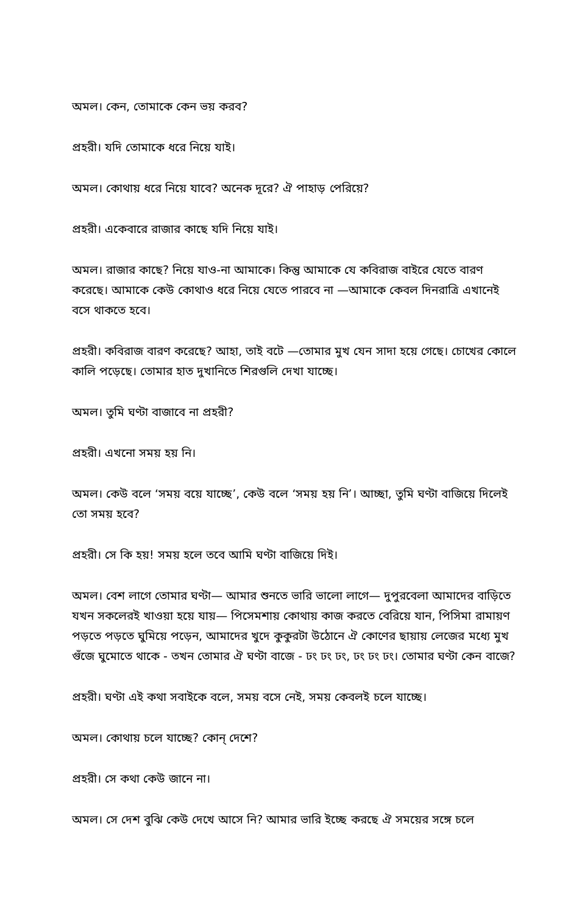অমল। কেন, তোমাকে কেন ভয় করব?
প্রহরী। যদি তোমাকে ধরে নিয়ে যাই।
অমল। কোথায় ধরে নিয়ে যাবে? অনেক দূরে? ঐ পাহাড় পেরিয়ে?
প্রহরী। একেবারে রাজার কাছে যদি নিয়ে যাই।
অমল। রাজার কাছে? নিয়ে যাও-না আমাকে। কিন্তু আমাকে যে কবিরাজ বাইরে যেতে বারণ করেছে। আমাকে কেউ কোথাও ধরে নিয়ে যেতে পারবে না —আমাকে কেবল দিনরাত্রি এখানেই বসে থাকতে হবে।
প্রহরী। কবিরাজ বারণ করেছে? আহা, তাই বটে —তোমার মুখ যেন সাদা হয়ে গেছে। চোখের কোলে কালি পড়েছে। তোমার হাত দুখানিতে শিরগুলি দেখা যাচ্ছে।
অমল। তুমি ঘণ্টা বাজাবে না প্রহরী?
প্রহরী। এখনো সময় হয় নি।
অমল। কেউ বলে ‘সময় বয়ে যাচ্ছে’, কেউ বলে ‘সময় হয় নি’। আচ্ছা, তুমি ঘণ্টা বাজিয়ে দিলেই তো সময় হবে?
প্রহরী। সে কি হয়! সময় হলে তবে আমি ঘণ্টা বাজিয়ে দিই।
অমল। বেশ লাগে তোমার ঘণ্টা— আমার শুনতে ভারি ভালো লাগে— দুপুরবেলা আমাদের বাড়িতে যখন সকলেরই খাওয়া হয়ে যায়— পিসেমশায় কোথায় কাজ করতে বেরিয়ে যান, পিসিমা রামায়ণ পড়তে পড়তে ঘুমিয়ে পড়েন, আমাদের খুদে কুকুরটা উঠোনে ঐ কোণের ছায়ায় লেজের মধ্যে মুখ গুঁজে ঘুমোতে থাকে - তখন তোমার ঐ ঘণ্টা বাজে - ঢং ঢং ঢং, ঢং ঢং ঢং। তোমার ঘণ্টা কেন বাজে?
প্রহরী। ঘণ্টা এই কথা সবাইকে বলে, সময় বসে নেই, সময় কেবলই চলে যাচ্ছে।
অমল। কোথায় চলে যাচ্ছে? কোন্ দেশে?
প্রহরী। সে কথা কেউ জানে না।
অমল। সে দেশ বুঝি কেউ দেখে আসে নি? আমার ভারি ইচ্ছে করছে ঐ সময়ের সঙ্গে চলে